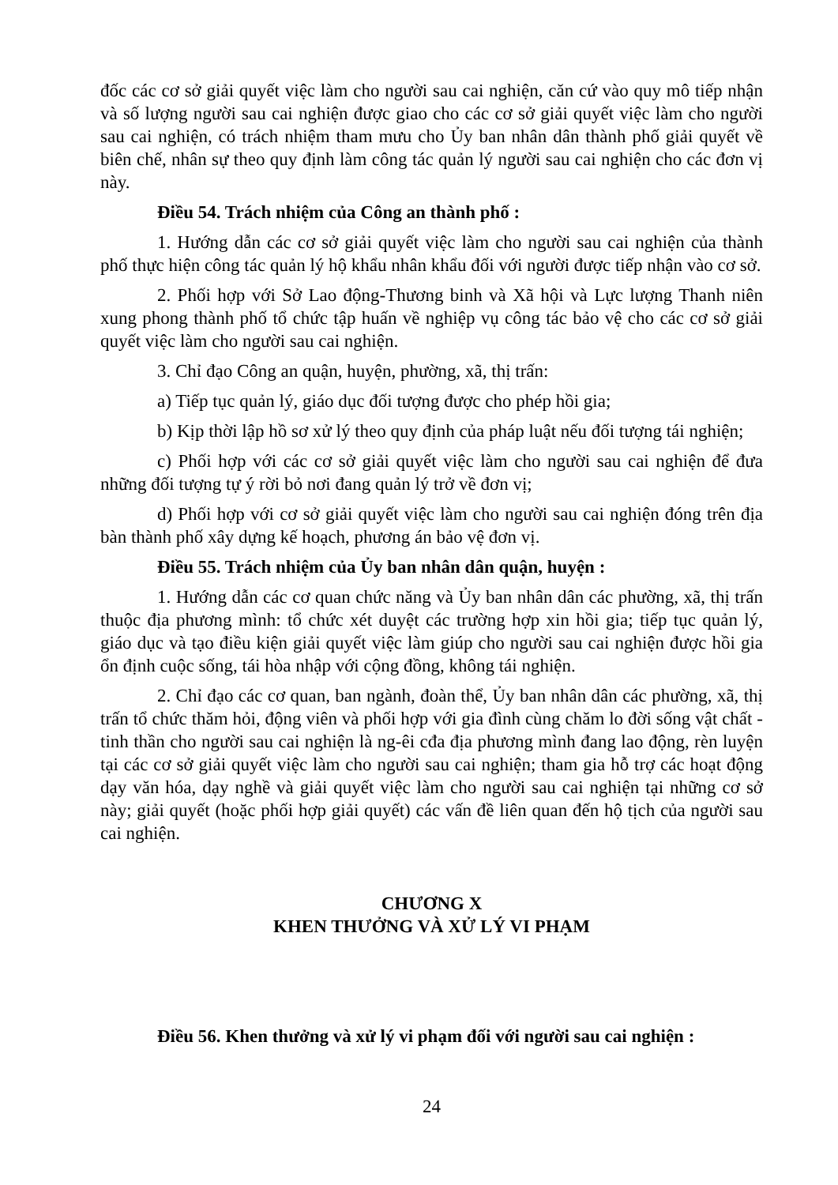đốc các cơ sở giải quyết việc làm cho người sau cai nghiện, căn cứ vào quy mô tiếp nhận và số lượng người sau cai nghiện được giao cho các cơ sở giải quyết việc làm cho người sau cai nghiện, có trách nhiệm tham mưu cho Ủy ban nhân dân thành phố giải quyết về biên chế, nhân sự theo quy định làm công tác quản lý người sau cai nghiện cho các đơn vị này.
Điều 54. Trách nhiệm của Công an thành phố :
1. Hướng dẫn các cơ sở giải quyết việc làm cho người sau cai nghiện của thành phố thực hiện công tác quản lý hộ khẩu nhân khẩu đối với người được tiếp nhận vào cơ sở.
2. Phối hợp với Sở Lao động-Thương binh và Xã hội và Lực lượng Thanh niên xung phong thành phố tổ chức tập huấn về nghiệp vụ công tác bảo vệ cho các cơ sở giải quyết việc làm cho người sau cai nghiện.
3. Chỉ đạo Công an quận, huyện, phường, xã, thị trấn:
a) Tiếp tục quản lý, giáo dục đối tượng được cho phép hồi gia;
b) Kịp thời lập hồ sơ xử lý theo quy định của pháp luật nếu đối tượng tái nghiện;
c) Phối hợp với các cơ sở giải quyết việc làm cho người sau cai nghiện để đưa những đối tượng tự ý rời bỏ nơi đang quản lý trở về đơn vị;
d) Phối hợp với cơ sở giải quyết việc làm cho người sau cai nghiện đóng trên địa bàn thành phố xây dựng kế hoạch, phương án bảo vệ đơn vị.
Điều 55. Trách nhiệm của Ủy ban nhân dân quận, huyện :
1. Hướng dẫn các cơ quan chức năng và Ủy ban nhân dân các phường, xã, thị trấn thuộc địa phương mình: tổ chức xét duyệt các trường hợp xin hồi gia; tiếp tục quản lý, giáo dục và tạo điều kiện giải quyết việc làm giúp cho người sau cai nghiện được hồi gia ổn định cuộc sống, tái hòa nhập với cộng đồng, không tái nghiện.
2. Chỉ đạo các cơ quan, ban ngành, đoàn thể, Ủy ban nhân dân các phường, xã, thị trấn tổ chức thăm hỏi, động viên và phối hợp với gia đình cùng chăm lo đời sống vật chất - tinh thần cho người sau cai nghiện là ng-êi cđa địa phương mình đang lao động, rèn luyện tại các cơ sở giải quyết việc làm cho người sau cai nghiện; tham gia hỗ trợ các hoạt động dạy văn hóa, dạy nghề và giải quyết việc làm cho người sau cai nghiện tại những cơ sở này; giải quyết (hoặc phối hợp giải quyết) các vấn đề liên quan đến hộ tịch của người sau cai nghiện.
CHƯƠNG X
KHEN THƯỞNG VÀ XỬ LÝ VI PHẠM
Điều 56. Khen thưởng và xử lý vi phạm đối với người sau cai nghiện :
24